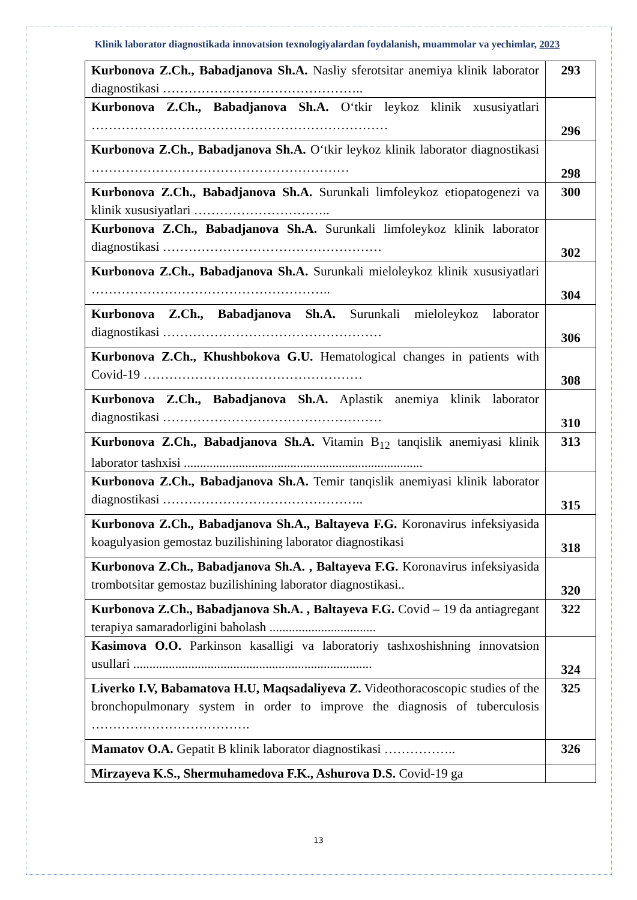Klinik laborator diagnostikada innovatsion texnologiyalardan foydalanish, muammolar va yechimlar, 2023
| Kurbonova Z.Ch., Babadjanova Sh.A. Nasliy sferotsitar anemiya klinik laborator diagnostikasi ……………………………………….. | 293 |
| Kurbonova Z.Ch., Babadjanova Sh.A. O‘tkir leykoz klinik xususiyatlari …………………………………………………………… | 296 |
| Kurbonova Z.Ch., Babadjanova Sh.A. O‘tkir leykoz klinik laborator diagnostikasi …………………………………………………… | 298 |
| Kurbonova Z.Ch., Babadjanova Sh.A. Surunkali limfoleykoz etiopatogenezi va klinik xususiyatlari ………………………….. | 300 |
| Kurbonova Z.Ch., Babadjanova Sh.A. Surunkali limfoleykoz klinik laborator diagnostikasi …………………………………………… | 302 |
| Kurbonova Z.Ch., Babadjanova Sh.A. Surunkali mieloleykoz klinik xususiyatlari ……………………………………………….. | 304 |
| Kurbonova Z.Ch., Babadjanova Sh.A. Surunkali mieloleykoz laborator diagnostikasi …………………………………………… | 306 |
| Kurbonova Z.Ch., Khushbokova G.U. Hematological changes in patients with Covid-19 …………………………………………… | 308 |
| Kurbonova Z.Ch., Babadjanova Sh.A. Aplastik anemiya klinik laborator diagnostikasi …………………………………………… | 310 |
| Kurbonova Z.Ch., Babadjanova Sh.A. Vitamin B<sub>12</sub> tanqislik anemiyasi klinik laborator tashxisi .......................................................................... | 313 |
| Kurbonova Z.Ch., Babadjanova Sh.A. Temir tanqislik anemiyasi klinik laborator diagnostikasi ……………………………………….. | 315 |
| Kurbonova Z.Ch., Babadjanova Sh.A., Baltayeva F.G. Koronavirus infeksiyasida koagulyasion gemostaz buzilishining laborator diagnostikasi | 318 |
| Kurbonova Z.Ch., Babadjanova Sh.A. , Baltayeva F.G. Koronavirus infeksiyasida trombotsitar gemostaz buzilishining laborator diagnostikasi.. | 320 |
| Kurbonova Z.Ch., Babadjanova Sh.A. , Baltayeva F.G. Covid – 19 da antiagregant terapiya samaradorligini baholash ................................. | 322 |
| Kasimova O.O. Parkinson kasalligi va laboratoriy tashxoshishning innovatsion usullari .......................................................................... | 324 |
| Liverko I.V, Babamatova H.U, Maqsadaliyeva Z. Videothoracoscopic studies of the bronchopulmonary system in order to improve the diagnosis of tuberculosis ………………………………. | 325 |
| Mamatov O.A. Gepatit B klinik laborator diagnostikasi …………….. | 326 |
| Mirzayeva K.S., Shermuhamedova F.K., Ashurova D.S. Covid-19 ga | |
13